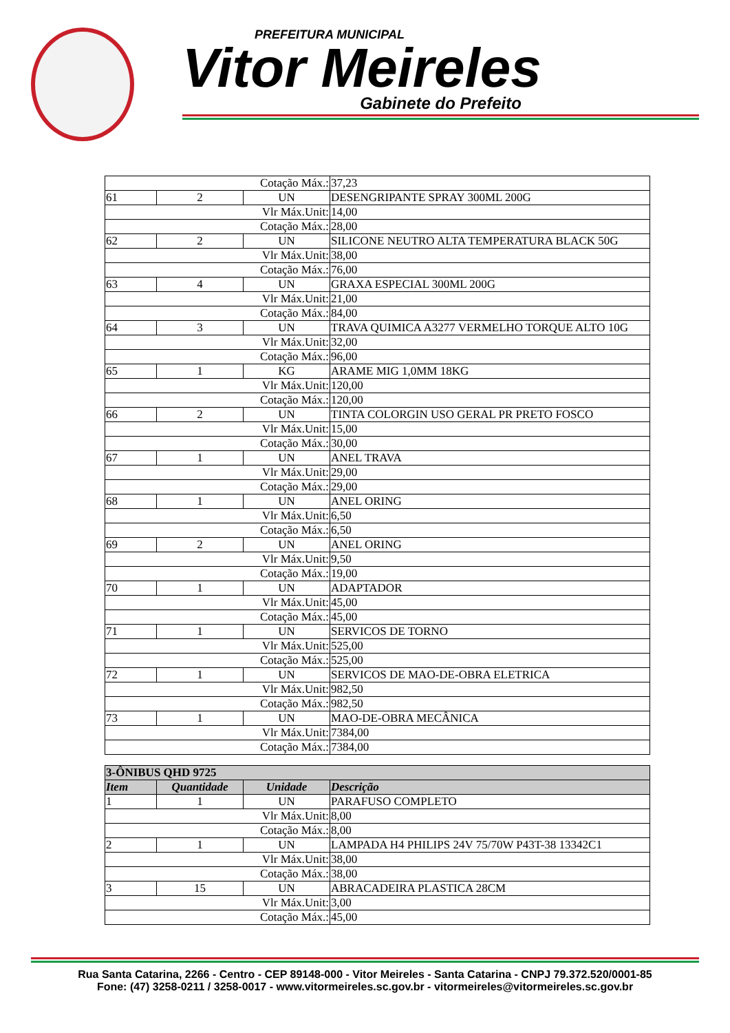PREFEITURA MUNICIPAL
Vitor Meireles
Gabinete do Prefeito
| Cotação Máx.: | | | 37,23 |
| 61 | 2 | UN | DESENGRIPANTE SPRAY 300ML 200G |
| Vlr Máx.Unit: | | | 14,00 |
| Cotação Máx.: | | | 28,00 |
| 62 | 2 | UN | SILICONE NEUTRO ALTA TEMPERATURA BLACK 50G |
| Vlr Máx.Unit: | | | 38,00 |
| Cotação Máx.: | | | 76,00 |
| 63 | 4 | UN | GRAXA ESPECIAL 300ML 200G |
| Vlr Máx.Unit: | | | 21,00 |
| Cotação Máx.: | | | 84,00 |
| 64 | 3 | UN | TRAVA QUIMICA A3277 VERMELHO TORQUE ALTO 10G |
| Vlr Máx.Unit: | | | 32,00 |
| Cotação Máx.: | | | 96,00 |
| 65 | 1 | KG | ARAME MIG 1,0MM 18KG |
| Vlr Máx.Unit: | | | 120,00 |
| Cotação Máx.: | | | 120,00 |
| 66 | 2 | UN | TINTA COLORGIN USO GERAL PR PRETO FOSCO |
| Vlr Máx.Unit: | | | 15,00 |
| Cotação Máx.: | | | 30,00 |
| 67 | 1 | UN | ANEL TRAVA |
| Vlr Máx.Unit: | | | 29,00 |
| Cotação Máx.: | | | 29,00 |
| 68 | 1 | UN | ANEL ORING |
| Vlr Máx.Unit: | | | 6,50 |
| Cotação Máx.: | | | 6,50 |
| 69 | 2 | UN | ANEL ORING |
| Vlr Máx.Unit: | | | 9,50 |
| Cotação Máx.: | | | 19,00 |
| 70 | 1 | UN | ADAPTADOR |
| Vlr Máx.Unit: | | | 45,00 |
| Cotação Máx.: | | | 45,00 |
| 71 | 1 | UN | SERVICOS DE TORNO |
| Vlr Máx.Unit: | | | 525,00 |
| Cotação Máx.: | | | 525,00 |
| 72 | 1 | UN | SERVICOS DE MAO-DE-OBRA ELETRICA |
| Vlr Máx.Unit: | | | 982,50 |
| Cotação Máx.: | | | 982,50 |
| 73 | 1 | UN | MAO-DE-OBRA MECÂNICA |
| Vlr Máx.Unit: | | | 7384,00 |
| Cotação Máx.: | | | 7384,00 |
| 3-ÔNIBUS QHD 9725 | | | |
| --- | --- | --- | --- |
| Item | Quantidade | Unidade | Descrição |
| 1 | 1 | UN | PARAFUSO COMPLETO |
| Vlr Máx.Unit: | | | 8,00 |
| Cotação Máx.: | | | 8,00 |
| 2 | 1 | UN | LAMPADA H4 PHILIPS 24V 75/70W P43T-38 13342C1 |
| Vlr Máx.Unit: | | | 38,00 |
| Cotação Máx.: | | | 38,00 |
| 3 | 15 | UN | ABRACADEIRA PLASTICA 28CM |
| Vlr Máx.Unit: | | | 3,00 |
| Cotação Máx.: | | | 45,00 |
Rua Santa Catarina, 2266 - Centro - CEP 89148-000 - Vitor Meireles - Santa Catarina - CNPJ 79.372.520/0001-85
Fone: (47) 3258-0211 / 3258-0017 - www.vitormeireles.sc.gov.br - vitormeireles@vitormeireles.sc.gov.br